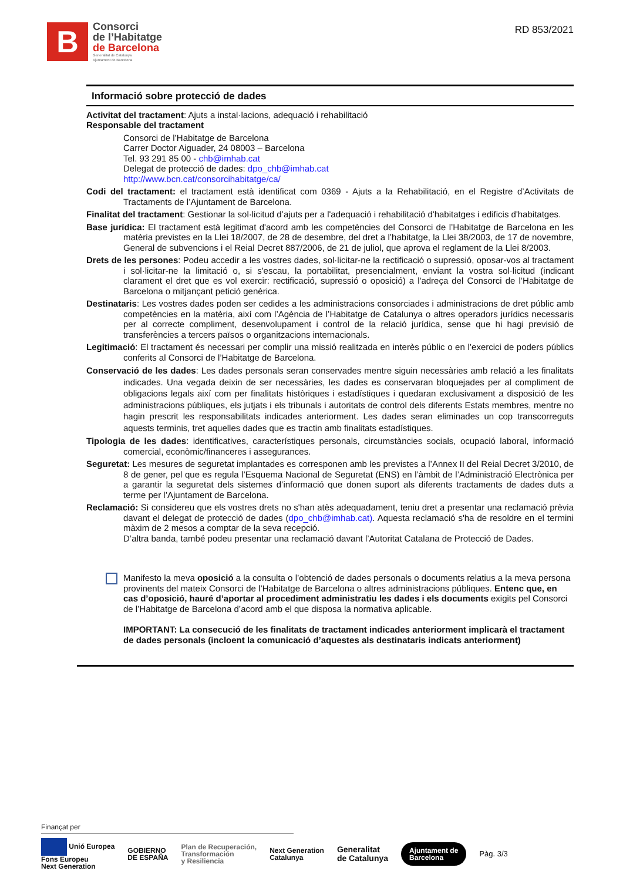B
Consorci
de l’Habitatge
de Barcelona
Generalitat de Catalunya
Ajuntament de Barcelona
RD 853/2021
Informació sobre protecció de dades
Activitat del tractament: Ajuts a instal·lacions, adequació i rehabilitació
Responsable del tractament
Consorci de l’Habitatge de Barcelona
Carrer Doctor Aiguader, 24 08003 – Barcelona
Tel. 93 291 85 00 - chb@imhab.cat
Delegat de protecció de dades: dpo_chb@imhab.cat
http://www.bcn.cat/consorcihabitatge/ca/
Codi del tractament: el tractament està identificat com 0369 - Ajuts a la Rehabilitació, en el Registre d’Activitats de Tractaments de l’Ajuntament de Barcelona.
Finalitat del tractament: Gestionar la sol·licitud d’ajuts per a l'adequació i rehabilitació d'habitatges i edificis d'habitatges.
Base jurídica: El tractament està legitimat d'acord amb les competències del Consorci de l’Habitatge de Barcelona en les matèria previstes en la Llei 18/2007, de 28 de desembre, del dret a l’habitatge, la Llei 38/2003, de 17 de novembre, General de subvencions i el Reial Decret 887/2006, de 21 de juliol, que aprova el reglament de la Llei 8/2003.
Drets de les persones: Podeu accedir a les vostres dades, sol·licitar-ne la rectificació o supressió, oposar-vos al tractament i sol·licitar-ne la limitació o, si s'escau, la portabilitat, presencialment, enviant la vostra sol·licitud (indicant clarament el dret que es vol exercir: rectificació, supressió o oposició) a l'adreça del Consorci de l’Habitatge de Barcelona o mitjançant petició genèrica.
Destinataris: Les vostres dades poden ser cedides a les administracions consorciades i administracions de dret públic amb competències en la matèria, així com l’Agència de l’Habitatge de Catalunya o altres operadors jurídics necessaris per al correcte compliment, desenvolupament i control de la relació jurídica, sense que hi hagi previsió de transferències a tercers països o organitzacions internacionals.
Legitimació: El tractament és necessari per complir una missió realitzada en interès públic o en l’exercici de poders públics conferits al Consorci de l’Habitatge de Barcelona.
Conservació de les dades: Les dades personals seran conservades mentre siguin necessàries amb relació a les finalitats indicades. Una vegada deixin de ser necessàries, les dades es conservaran bloquejades per al compliment de obligacions legals així com per finalitats històriques i estadístiques i quedaran exclusivament a disposició de les administracions públiques, els jutjats i els tribunals i autoritats de control dels diferents Estats membres, mentre no hagin prescrit les responsabilitats indicades anteriorment. Les dades seran eliminades un cop transcorreguts aquests terminis, tret aquelles dades que es tractin amb finalitats estadístiques.
Tipologia de les dades: identificatives, característiques personals, circumstàncies socials, ocupació laboral, informació comercial, econòmic/financeres i assegurances.
Seguretat: Les mesures de seguretat implantades es corresponen amb les previstes a l’Annex II del Reial Decret 3/2010, de 8 de gener, pel que es regula l’Esquema Nacional de Seguretat (ENS) en l’àmbit de l’Administració Electrònica per a garantir la seguretat dels sistemes d’informació que donen suport als diferents tractaments de dades duts a terme per l’Ajuntament de Barcelona.
Reclamació: Si considereu que els vostres drets no s'han atès adequadament, teniu dret a presentar una reclamació prèvia davant el delegat de protecció de dades (dpo_chb@imhab.cat). Aquesta reclamació s'ha de resoldre en el termini màxim de 2 mesos a comptar de la seva recepció.
D’altra banda, també podeu presentar una reclamació davant l’Autoritat Catalana de Protecció de Dades.
Manifesto la meva oposició a la consulta o l’obtenció de dades personals o documents relatius a la meva persona provinents del mateix Consorci de l’Habitatge de Barcelona o altres administracions públiques. Entenc que, en cas d’oposició, hauré d’aportar al procediment administratiu les dades i els documents exigits pel Consorci de l’Habitatge de Barcelona d’acord amb el que disposa la normativa aplicable.
IMPORTANT: La consecució de les finalitats de tractament indicades anteriorment implicarà el tractament de dades personals (incloent la comunicació d’aquestes als destinataris indicats anteriorment)
Finançat per
Unió Europea
Fons Europeu
Next Generation GOBIERNO
DE ESPAÑA Plan de Recuperación,
Transformación
y Resiliencia Next Generation
Catalunya Generalitat
de Catalunya Ajuntament de
Barcelona Pàg. 3/3